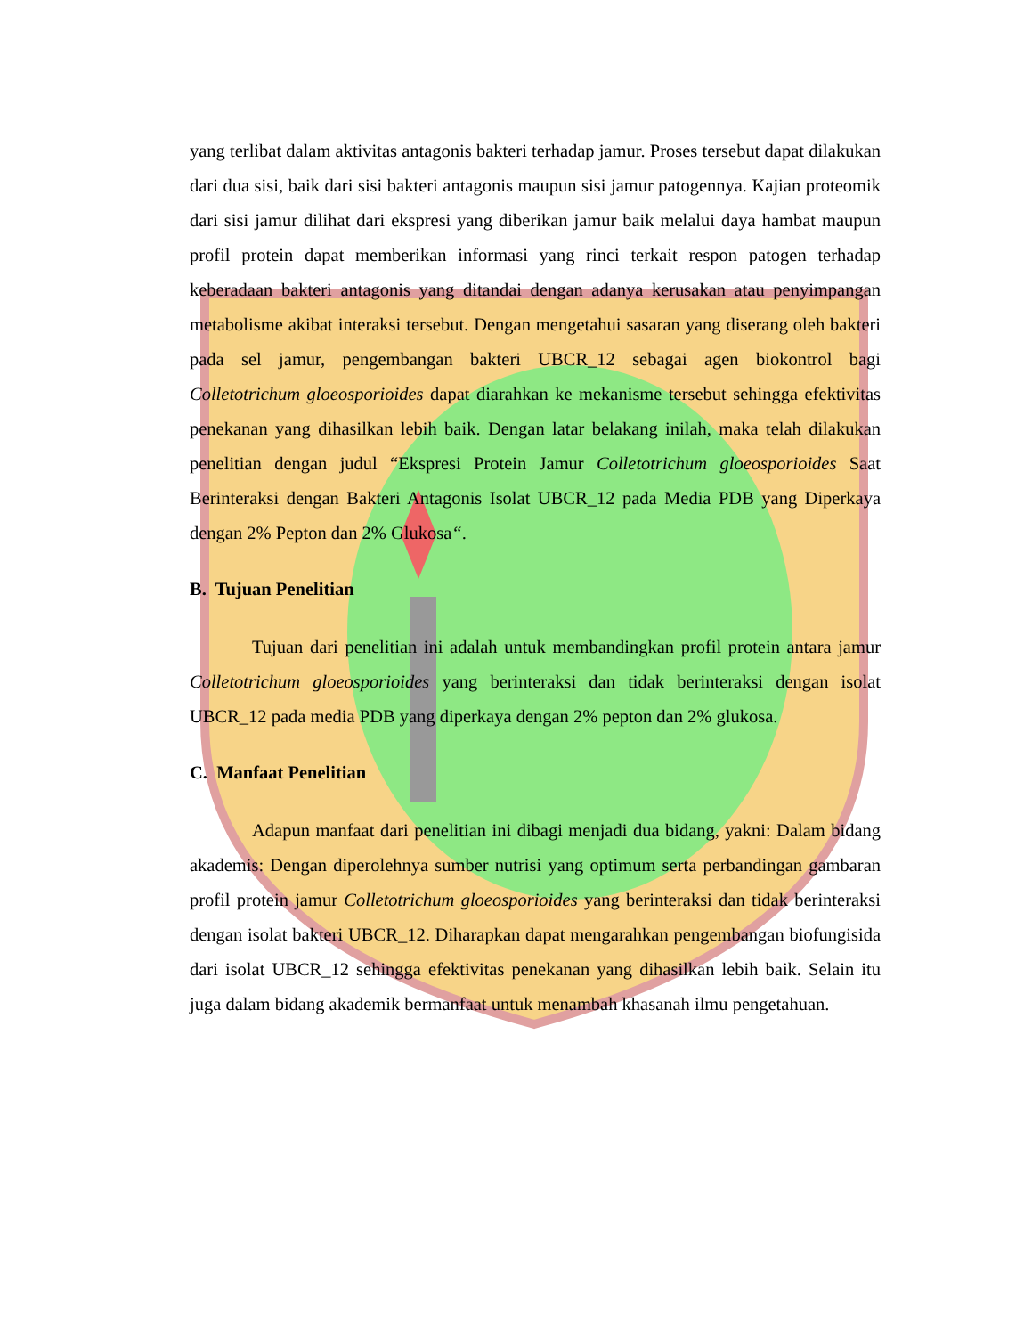yang terlibat dalam aktivitas antagonis bakteri terhadap jamur. Proses tersebut dapat dilakukan dari dua sisi, baik dari sisi bakteri antagonis maupun sisi jamur patogennya. Kajian proteomik dari sisi jamur dilihat dari ekspresi yang diberikan jamur baik melalui daya hambat maupun profil protein dapat memberikan informasi yang rinci terkait respon patogen terhadap keberadaan bakteri antagonis yang ditandai dengan adanya kerusakan atau penyimpangan metabolisme akibat interaksi tersebut. Dengan mengetahui sasaran yang diserang oleh bakteri pada sel jamur, pengembangan bakteri UBCR_12 sebagai agen biokontrol bagi Colletotrichum gloeosporioides dapat diarahkan ke mekanisme tersebut sehingga efektivitas penekanan yang dihasilkan lebih baik. Dengan latar belakang inilah, maka telah dilakukan penelitian dengan judul “Ekspresi Protein Jamur Colletotrichum gloeosporioides Saat Berinteraksi dengan Bakteri Antagonis Isolat UBCR_12 pada Media PDB yang Diperkaya dengan 2% Pepton dan 2% Glukosa“.
B. Tujuan Penelitian
Tujuan dari penelitian ini adalah untuk membandingkan profil protein antara jamur Colletotrichum gloeosporioides yang berinteraksi dan tidak berinteraksi dengan isolat UBCR_12 pada media PDB yang diperkaya dengan 2% pepton dan 2% glukosa.
C. Manfaat Penelitian
Adapun manfaat dari penelitian ini dibagi menjadi dua bidang, yakni: Dalam bidang akademis: Dengan diperolehnya sumber nutrisi yang optimum serta perbandingan gambaran profil protein jamur Colletotrichum gloeosporioides yang berinteraksi dan tidak berinteraksi dengan isolat bakteri UBCR_12. Diharapkan dapat mengarahkan pengembangan biofungisida dari isolat UBCR_12 sehingga efektivitas penekanan yang dihasilkan lebih baik. Selain itu juga dalam bidang akademik bermanfaat untuk menambah khasanah ilmu pengetahuan.